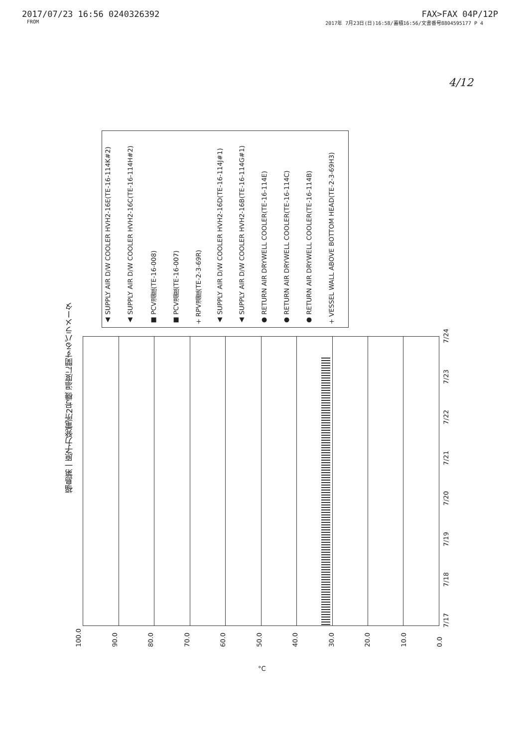2017/07/23 16:56 0240326392 FAX>FAX 04P/12P
FROM 2017年 7月23日(日)16:58/蓄積16:56/文書番号8804595177 P 4
4/12
福島第一原子力発電所2号機 温度に関するパラメータ
+ VESSEL WALL ABOVE BOTTOM HEAD(TE-2-3-69H3)
● RETURN AIR DRYWELL COOLER(TE-16-114B)
● RETURN AIR DRYWELL COOLER(TE-16-114C)
● RETURN AIR DRYWELL COOLER(TE-16-114E)
▲ SUPPLY AIR D/W COOLER HVH2-16B(TE-16-114G#1)
▲ SUPPLY AIR D/W COOLER HVH2-16D(TE-16-114J#1)
+ RPV温度(TE-2-3-69R)
■ PCV温度(TE-16-007)
■ PCV温度(TE-16-008)
▲ SUPPLY AIR D/W COOLER HVH2-16C(TE-16-114H#2)
▲ SUPPLY AIR D/W COOLER HVH2-16E(TE-16-114K#2)
100.0 90.0 80.0 70.0 60.0 50.0 40.0 30.0 20.0 10.0 0.0
°C
7/17
7/18
7/19
7/20
7/21
7/22
7/23
7/24